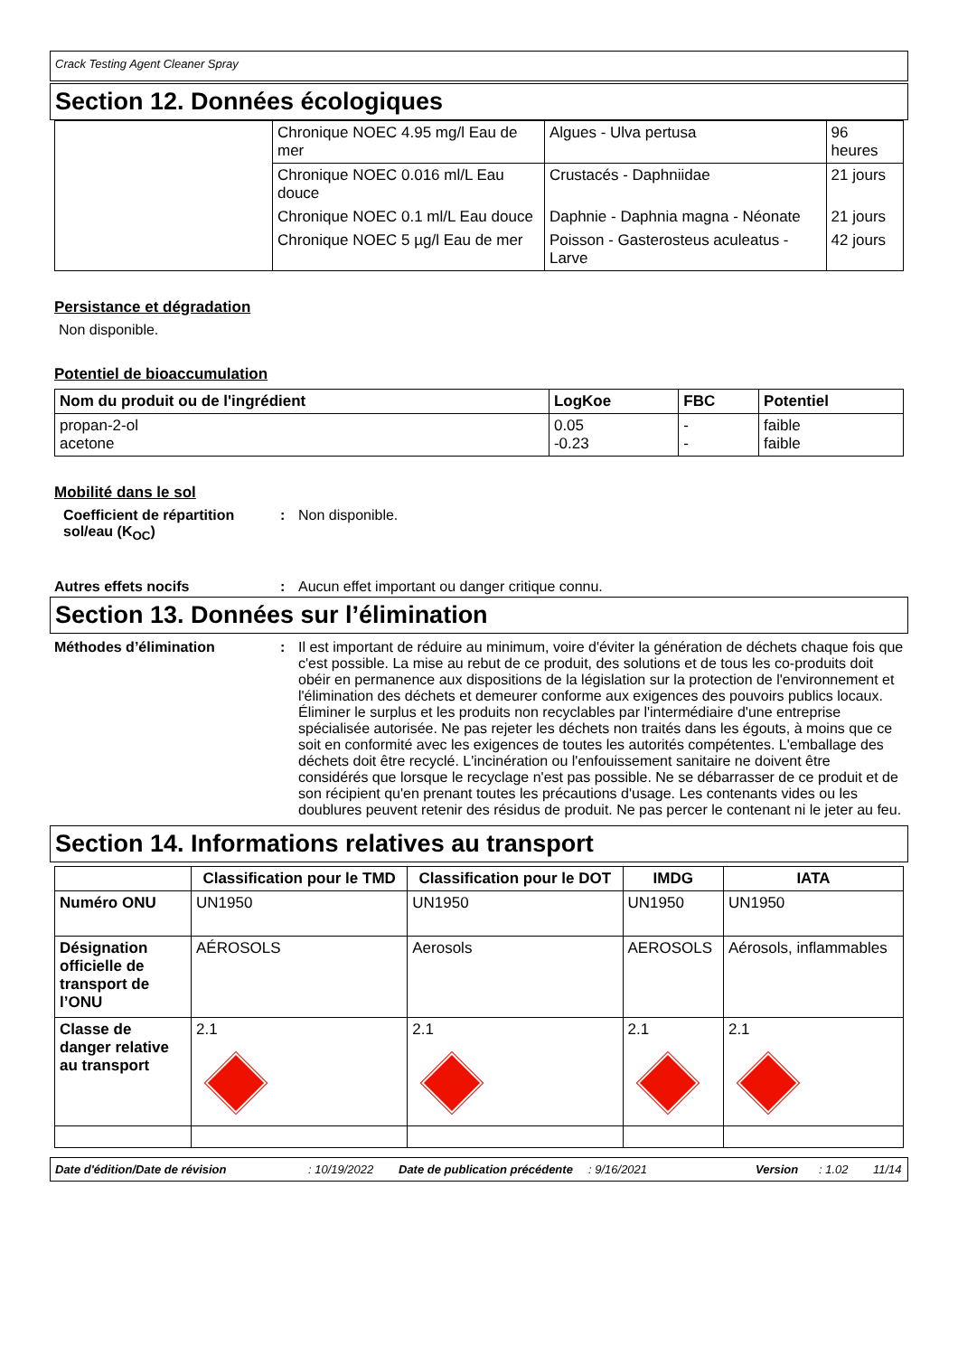Crack Testing Agent Cleaner Spray
Section 12. Données écologiques
| | Chronique NOEC 4.95 mg/l Eau de mer | Algues - Ulva pertusa | 96 heures |
| | Chronique NOEC 0.016 ml/L Eau douce | Crustacés - Daphniidae | 21 jours |
| | Chronique NOEC 0.1 ml/L Eau douce | Daphnie - Daphnia magna - Néonate | 21 jours |
| | Chronique NOEC 5 µg/l Eau de mer | Poisson - Gasterosteus aculeatus - Larve | 42 jours |
Persistance et dégradation
Non disponible.
Potentiel de bioaccumulation
| Nom du produit ou de l'ingrédient | LogKoe | FBC | Potentiel |
| --- | --- | --- | --- |
| propan-2-ol acetone | 0.05 -0.23 | - - | faible faible |
Mobilité dans le sol
Coefficient de répartition sol/eau (K<sub>OC</sub>)
: Non disponible.
Autres effets nocifs : Aucun effet important ou danger critique connu.
Section 13. Données sur l’élimination
Méthodes d’élimination : Il est important de réduire au minimum, voire d'éviter la génération de déchets chaque fois que c'est possible. La mise au rebut de ce produit, des solutions et de tous les co-produits doit obéir en permanence aux dispositions de la législation sur la protection de l'environnement et l'élimination des déchets et demeurer conforme aux exigences des pouvoirs publics locaux. Éliminer le surplus et les produits non recyclables par l'intermédiaire d'une entreprise spécialisée autorisée. Ne pas rejeter les déchets non traités dans les égouts, à moins que ce soit en conformité avec les exigences de toutes les autorités compétentes. L'emballage des déchets doit être recyclé. L'incinération ou l'enfouissement sanitaire ne doivent être considérés que lorsque le recyclage n'est pas possible. Ne se débarrasser de ce produit et de son récipient qu'en prenant toutes les précautions d'usage. Les contenants vides ou les doublures peuvent retenir des résidus de produit. Ne pas percer le contenant ni le jeter au feu.
Section 14. Informations relatives au transport
| | Classification pour le TMD | Classification pour le DOT | IMDG | IATA |
| --- | --- | --- | --- | --- |
| Numéro ONU | UN1950 | UN1950 | UN1950 | UN1950 |
| Désignation officielle de transport de l’ONU | AÉROSOLS | Aerosols | AEROSOLS | Aérosols, inflammables |
| Classe de danger relative au transport | 2.1 | 2.1 | 2.1 | 2.1 |
Date d'édition/Date de révision: 10/19/2022 Date de publication précédente: 9/16/2021 Version: 1.02 11/14